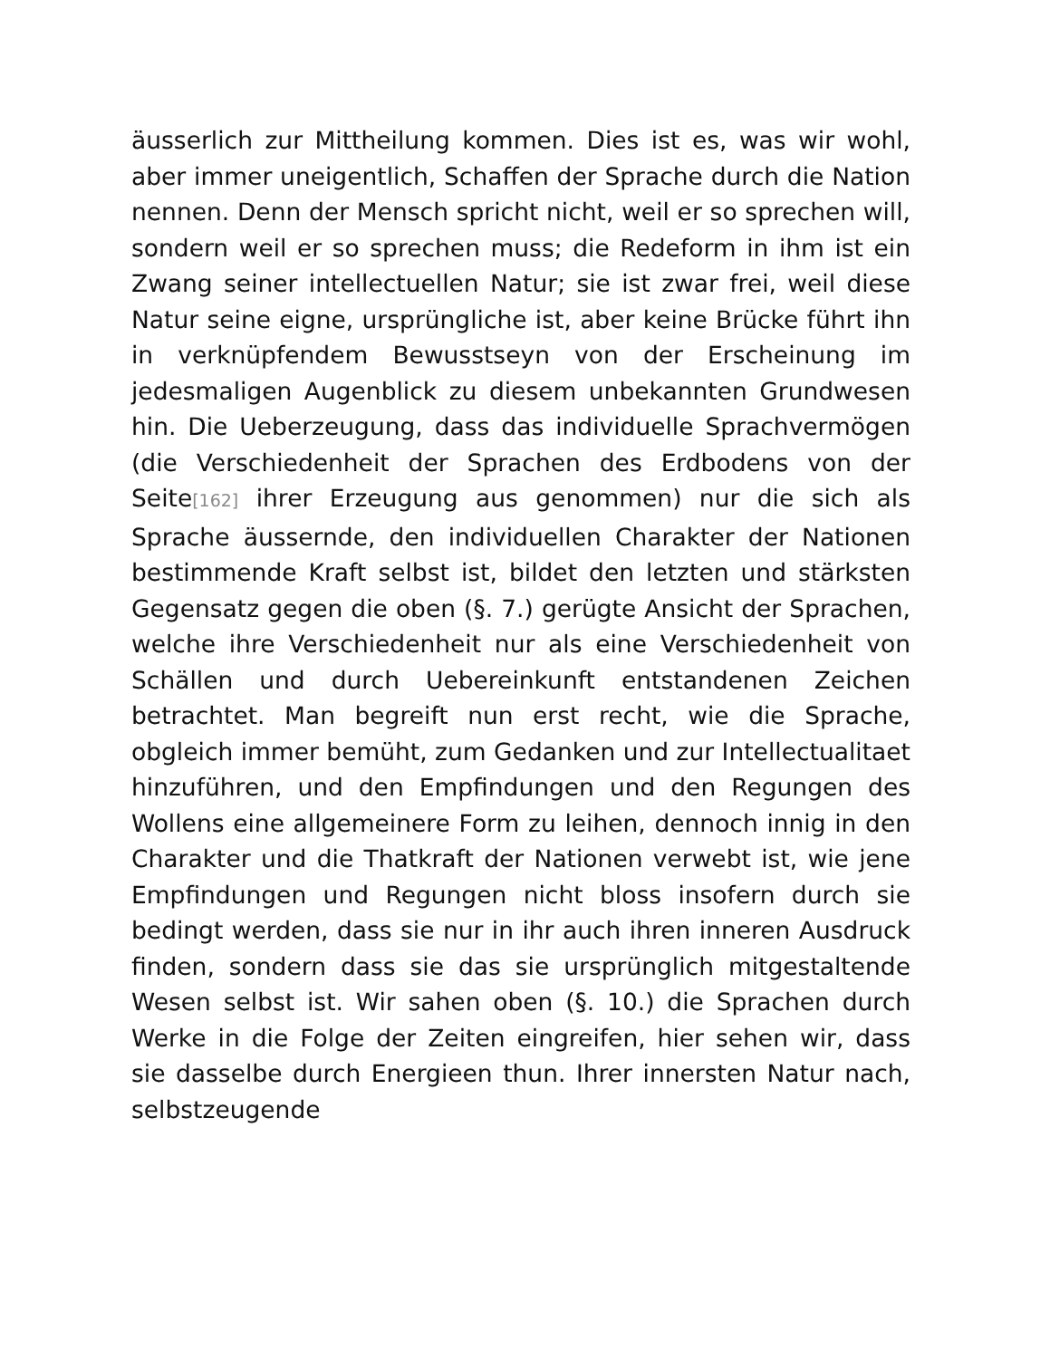äusserlich zur Mittheilung kommen. Dies ist es, was wir wohl, aber immer uneigentlich, Schaffen der Sprache durch die Nation nennen. Denn der Mensch spricht nicht, weil er so sprechen will, sondern weil er so sprechen muss; die Redeform in ihm ist ein Zwang seiner intellectuellen Natur; sie ist zwar frei, weil diese Natur seine eigne, ursprüngliche ist, aber keine Brücke führt ihn in verknüpfendem Bewusstseyn von der Erscheinung im jedesmaligen Augenblick zu diesem unbekannten Grundwesen hin. Die Ueberzeugung, dass das individuelle Sprachvermögen (die Verschiedenheit der Sprachen des Erdbodens von der Seite[162] ihrer Erzeugung aus genommen) nur die sich als Sprache äussernde, den individuellen Charakter der Nationen bestimmende Kraft selbst ist, bildet den letzten und stärksten Gegensatz gegen die oben (§. 7.) gerügte Ansicht der Sprachen, welche ihre Verschiedenheit nur als eine Verschiedenheit von Schällen und durch Uebereinkunft entstandenen Zeichen betrachtet. Man begreift nun erst recht, wie die Sprache, obgleich immer bemüht, zum Gedanken und zur Intellectualitaet hinzuführen, und den Empfindungen und den Regungen des Wollens eine allgemeinere Form zu leihen, dennoch innig in den Charakter und die Thatkraft der Nationen verwebt ist, wie jene Empfindungen und Regungen nicht bloss insofern durch sie bedingt werden, dass sie nur in ihr auch ihren inneren Ausdruck finden, sondern dass sie das sie ursprünglich mitgestaltende Wesen selbst ist. Wir sahen oben (§. 10.) die Sprachen durch Werke in die Folge der Zeiten eingreifen, hier sehen wir, dass sie dasselbe durch Energieen thun. Ihrer innersten Natur nach, selbstzeugende